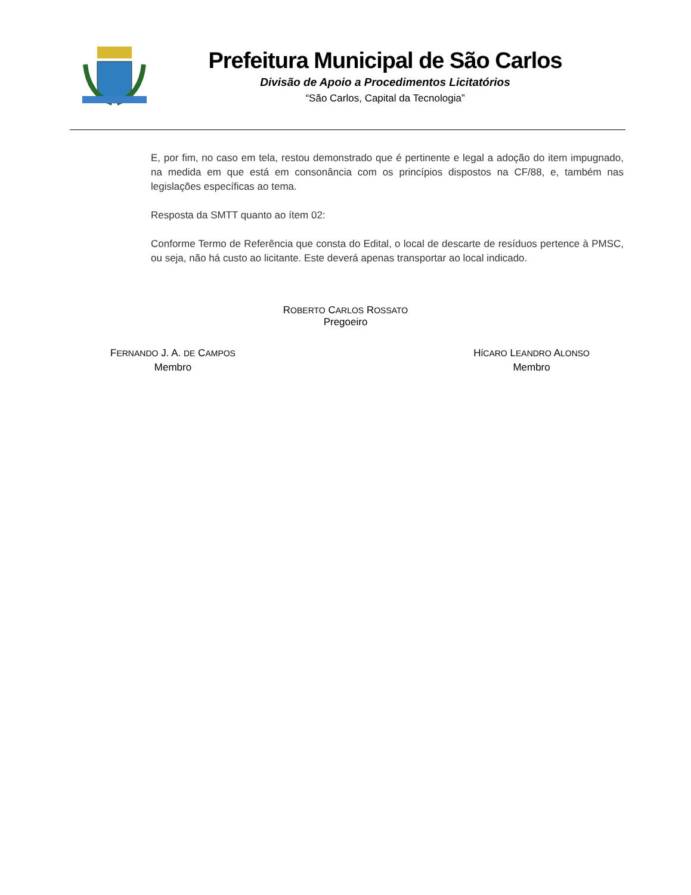Prefeitura Municipal de São Carlos
Divisão de Apoio a Procedimentos Licitatórios
“São Carlos, Capital da Tecnologia”
E, por fim, no caso em tela, restou demonstrado que é pertinente e legal a adoção do item impugnado, na medida em que está em consonância com os princípios dispostos na CF/88, e, também nas legislações específicas ao tema.
Resposta da SMTT quanto ao ítem 02:
Conforme Termo de Referência que consta do Edital, o local de descarte de resíduos pertence à PMSC, ou seja, não há custo ao licitante. Este deverá apenas transportar ao local indicado.
ROBERTO CARLOS ROSSATO
Pregoeiro
FERNANDO J. A. DE CAMPOS
Membro
HÍCARO LEANDRO ALONSO
Membro